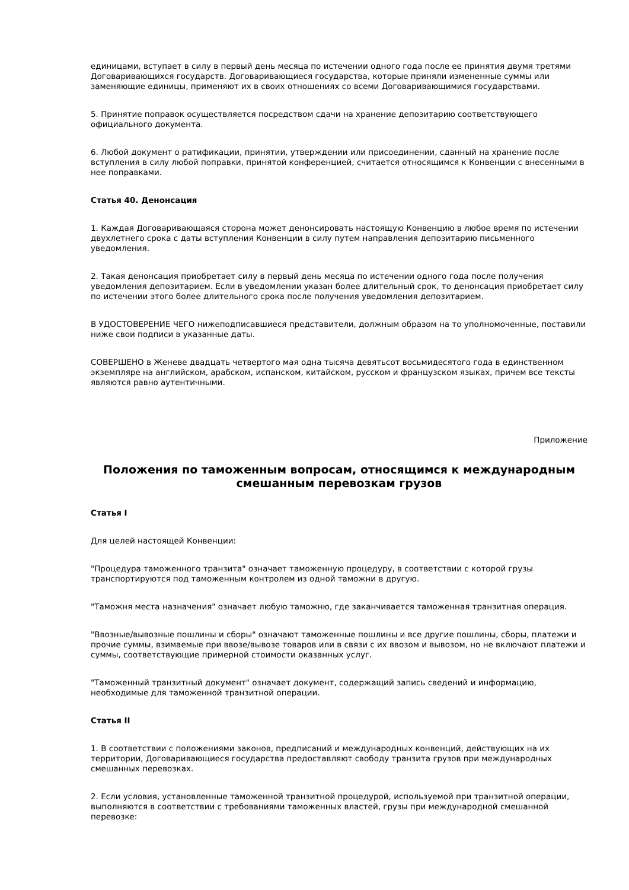единицами, вступает в силу в первый день месяца по истечении одного года после ее принятия двумя третями Договаривающихся государств. Договаривающиеся государства, которые приняли измененные суммы или заменяющие единицы, применяют их в своих отношениях со всеми Договаривающимися государствами.
5. Принятие поправок осуществляется посредством сдачи на хранение депозитарию соответствующего официального документа.
6. Любой документ о ратификации, принятии, утверждении или присоединении, сданный на хранение после вступления в силу любой поправки, принятой конференцией, считается относящимся к Конвенции с внесенными в нее поправками.
Статья 40. Денонсация
1. Каждая Договаривающаяся сторона может денонсировать настоящую Конвенцию в любое время по истечении двухлетнего срока с даты вступления Конвенции в силу путем направления депозитарию письменного уведомления.
2. Такая денонсация приобретает силу в первый день месяца по истечении одного года после получения уведомления депозитарием. Если в уведомлении указан более длительный срок, то денонсация приобретает силу по истечении этого более длительного срока после получения уведомления депозитарием.
В УДОСТОВЕРЕНИЕ ЧЕГО нижеподписавшиеся представители, должным образом на то уполномоченные, поставили ниже свои подписи в указанные даты.
СОВЕРШЕНО в Женеве двадцать четвертого мая одна тысяча девятьсот восьмидесятого года в единственном экземпляре на английском, арабском, испанском, китайском, русском и французском языках, причем все тексты являются равно аутентичными.
Приложение
Положения по таможенным вопросам, относящимся к международным смешанным перевозкам грузов
Статья I
Для целей настоящей Конвенции:
"Процедура таможенного транзита" означает таможенную процедуру, в соответствии с которой грузы транспортируются под таможенным контролем из одной таможни в другую.
"Таможня места назначения" означает любую таможню, где заканчивается таможенная транзитная операция.
"Ввозные/вывозные пошлины и сборы" означают таможенные пошлины и все другие пошлины, сборы, платежи и прочие суммы, взимаемые при ввозе/вывозе товаров или в связи с их ввозом и вывозом, но не включают платежи и суммы, соответствующие примерной стоимости оказанных услуг.
"Таможенный транзитный документ" означает документ, содержащий запись сведений и информацию, необходимые для таможенной транзитной операции.
Статья II
1. В соответствии с положениями законов, предписаний и международных конвенций, действующих на их территории, Договаривающиеся государства предоставляют свободу транзита грузов при международных смешанных перевозках.
2. Если условия, установленные таможенной транзитной процедурой, используемой при транзитной операции, выполняются в соответствии с требованиями таможенных властей, грузы при международной смешанной перевозке: